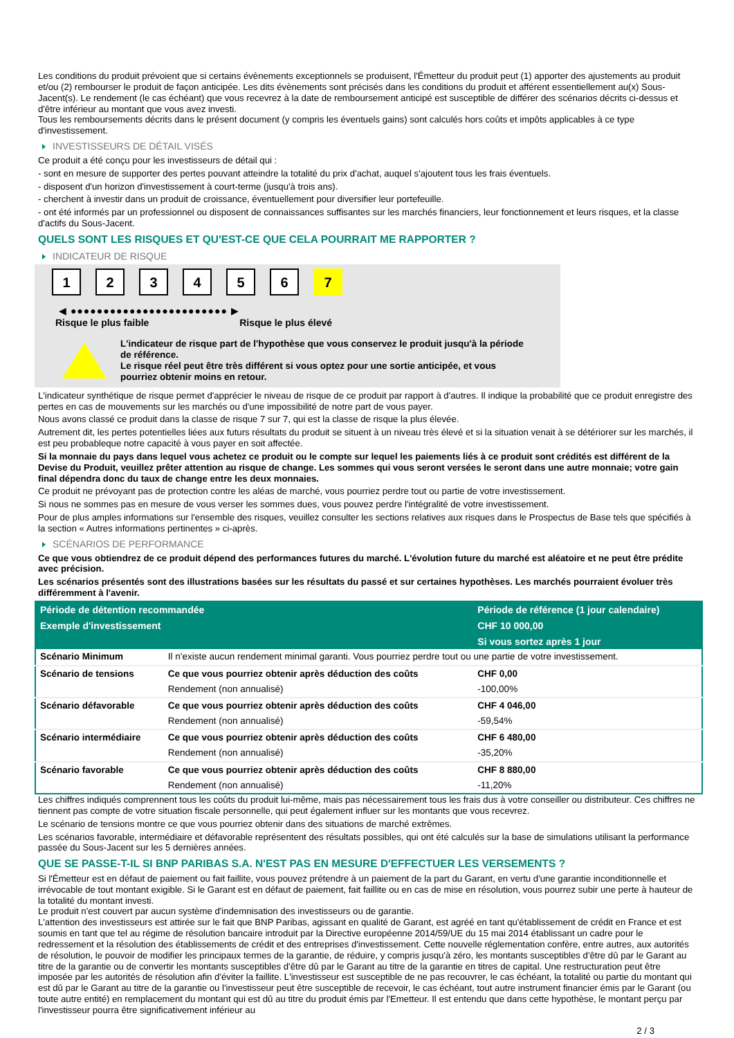Les conditions du produit prévoient que si certains évènements exceptionnels se produisent, l'Émetteur du produit peut (1) apporter des ajustements au produit et/ou (2) rembourser le produit de façon anticipée. Les dits évènements sont précisés dans les conditions du produit et afférent essentiellement au(x) Sous-Jacent(s). Le rendement (le cas échéant) que vous recevrez à la date de remboursement anticipé est susceptible de différer des scénarios décrits ci-dessus et d'être inférieur au montant que vous avez investi.
Tous les remboursements décrits dans le présent document (y compris les éventuels gains) sont calculés hors coûts et impôts applicables à ce type d'investissement.
INVESTISSEURS DE DÉTAIL VISÉS
Ce produit a été conçu pour les investisseurs de détail qui :
- sont en mesure de supporter des pertes pouvant atteindre la totalité du prix d'achat, auquel s'ajoutent tous les frais éventuels.
- disposent d'un horizon d'investissement à court-terme (jusqu'à trois ans).
- cherchent à investir dans un produit de croissance, éventuellement pour diversifier leur portefeuille.
- ont été informés par un professionnel ou disposent de connaissances suffisantes sur les marchés financiers, leur fonctionnement et leurs risques, et la classe d'actifs du Sous-Jacent.
QUELS SONT LES RISQUES ET QU'EST-CE QUE CELA POURRAIT ME RAPPORTER ?
INDICATEUR DE RISQUE
123456 7
◀ ●●●●●●●●●●●●●●●●●●●●●●●● ▶
Risque le plus faible Risque le plus élevé
L'indicateur de risque part de l'hypothèse que vous conservez le produit jusqu'à la période de référence.
Le risque réel peut être très différent si vous optez pour une sortie anticipée, et vous pourriez obtenir moins en retour.
L'indicateur synthétique de risque permet d'apprécier le niveau de risque de ce produit par rapport à d'autres. Il indique la probabilité que ce produit enregistre des pertes en cas de mouvements sur les marchés ou d'une impossibilité de notre part de vous payer.
Nous avons classé ce produit dans la classe de risque 7 sur 7, qui est la classe de risque la plus élevée.
Autrement dit, les pertes potentielles liées aux futurs résultats du produit se situent à un niveau très élevé et si la situation venait à se détériorer sur les marchés, il est peu probableque notre capacité à vous payer en soit affectée.
Si la monnaie du pays dans lequel vous achetez ce produit ou le compte sur lequel les paiements liés à ce produit sont crédités est différent de la Devise du Produit, veuillez prêter attention au risque de change. Les sommes qui vous seront versées le seront dans une autre monnaie; votre gain final dépendra donc du taux de change entre les deux monnaies.
Ce produit ne prévoyant pas de protection contre les aléas de marché, vous pourriez perdre tout ou partie de votre investissement.
Si nous ne sommes pas en mesure de vous verser les sommes dues, vous pouvez perdre l'intégralité de votre investissement.
Pour de plus amples informations sur l'ensemble des risques, veuillez consulter les sections relatives aux risques dans le Prospectus de Base tels que spécifiés à la section « Autres informations pertinentes » ci-après.
SCÉNARIOS DE PERFORMANCE
Ce que vous obtiendrez de ce produit dépend des performances futures du marché. L'évolution future du marché est aléatoire et ne peut être prédite avec précision.
Les scénarios présentés sont des illustrations basées sur les résultats du passé et sur certaines hypothèses. Les marchés pourraient évoluer très différemment à l'avenir.
| Période de détention recommandée | | Période de référence (1 jour calendaire) |
| --- | --- | --- |
| Exemple d'investissement | | CHF 10 000,00 |
| | | Si vous sortez après 1 jour |
| Scénario Minimum | Il n'existe aucun rendement minimal garanti. Vous pourriez perdre tout ou une partie de votre investissement. | |
| Scénario de tensions | Ce que vous pourriez obtenir après déduction des coûts | CHF 0,00 |
| | Rendement (non annualisé) | -100,00% |
| Scénario défavorable | Ce que vous pourriez obtenir après déduction des coûts | CHF 4 046,00 |
| | Rendement (non annualisé) | -59,54% |
| Scénario intermédiaire | Ce que vous pourriez obtenir après déduction des coûts | CHF 6 480,00 |
| | Rendement (non annualisé) | -35,20% |
| Scénario favorable | Ce que vous pourriez obtenir après déduction des coûts | CHF 8 880,00 |
| | Rendement (non annualisé) | -11,20% |
Les chiffres indiqués comprennent tous les coûts du produit lui-même, mais pas nécessairement tous les frais dus à votre conseiller ou distributeur. Ces chiffres ne tiennent pas compte de votre situation fiscale personnelle, qui peut également influer sur les montants que vous recevrez.
Le scénario de tensions montre ce que vous pourriez obtenir dans des situations de marché extrêmes.
Les scénarios favorable, intermédiaire et défavorable représentent des résultats possibles, qui ont été calculés sur la base de simulations utilisant la performance passée du Sous-Jacent sur les 5 dernières années.
QUE SE PASSE-T-IL SI BNP PARIBAS S.A. N'EST PAS EN MESURE D'EFFECTUER LES VERSEMENTS ?
Si l'Émetteur est en défaut de paiement ou fait faillite, vous pouvez prétendre à un paiement de la part du Garant, en vertu d'une garantie inconditionnelle et irrévocable de tout montant exigible. Si le Garant est en défaut de paiement, fait faillite ou en cas de mise en résolution, vous pourrez subir une perte à hauteur de la totalité du montant investi.
Le produit n'est couvert par aucun système d'indemnisation des investisseurs ou de garantie.
L'attention des investisseurs est attirée sur le fait que BNP Paribas, agissant en qualité de Garant, est agréé en tant qu'établissement de crédit en France et est soumis en tant que tel au régime de résolution bancaire introduit par la Directive européenne 2014/59/UE du 15 mai 2014 établissant un cadre pour le redressement et la résolution des établissements de crédit et des entreprises d'investissement. Cette nouvelle réglementation confère, entre autres, aux autorités de résolution, le pouvoir de modifier les principaux termes de la garantie, de réduire, y compris jusqu'à zéro, les montants susceptibles d'être dû par le Garant au titre de la garantie ou de convertir les montants susceptibles d'être dû par le Garant au titre de la garantie en titres de capital. Une restructuration peut être imposée par les autorités de résolution afin d'éviter la faillite. L'investisseur est susceptible de ne pas recouvrer, le cas échéant, la totalité ou partie du montant qui est dû par le Garant au titre de la garantie ou l'investisseur peut être susceptible de recevoir, le cas échéant, tout autre instrument financier émis par le Garant (ou toute autre entité) en remplacement du montant qui est dû au titre du produit émis par l'Emetteur. Il est entendu que dans cette hypothèse, le montant perçu par l'investisseur pourra être significativement inférieur au
2 / 3